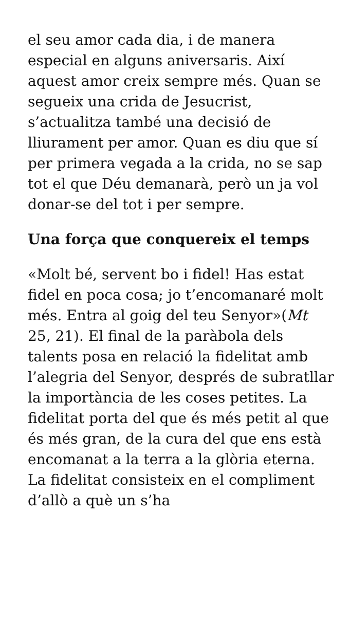el seu amor cada dia, i de manera especial en alguns aniversaris. Així aquest amor creix sempre més. Quan se segueix una crida de Jesucrist, s’actualitza també una decisió de lliurament per amor. Quan es diu que sí per primera vegada a la crida, no se sap tot el que Déu demanarà, però un ja vol donar-se del tot i per sempre.
Una força que conquereix el temps
«Molt bé, servent bo i fidel! Has estat fidel en poca cosa; jo t’encomanaré molt més. Entra al goig del teu Senyor»(Mt 25, 21). El final de la paràbola dels talents posa en relació la fidelitat amb l’alegria del Senyor, després de subratllar la importància de les coses petites. La fidelitat porta del que és més petit al que és més gran, de la cura del que ens està encomanat a la terra a la glòria eterna. La fidelitat consisteix en el compliment d’allò a què un s’ha